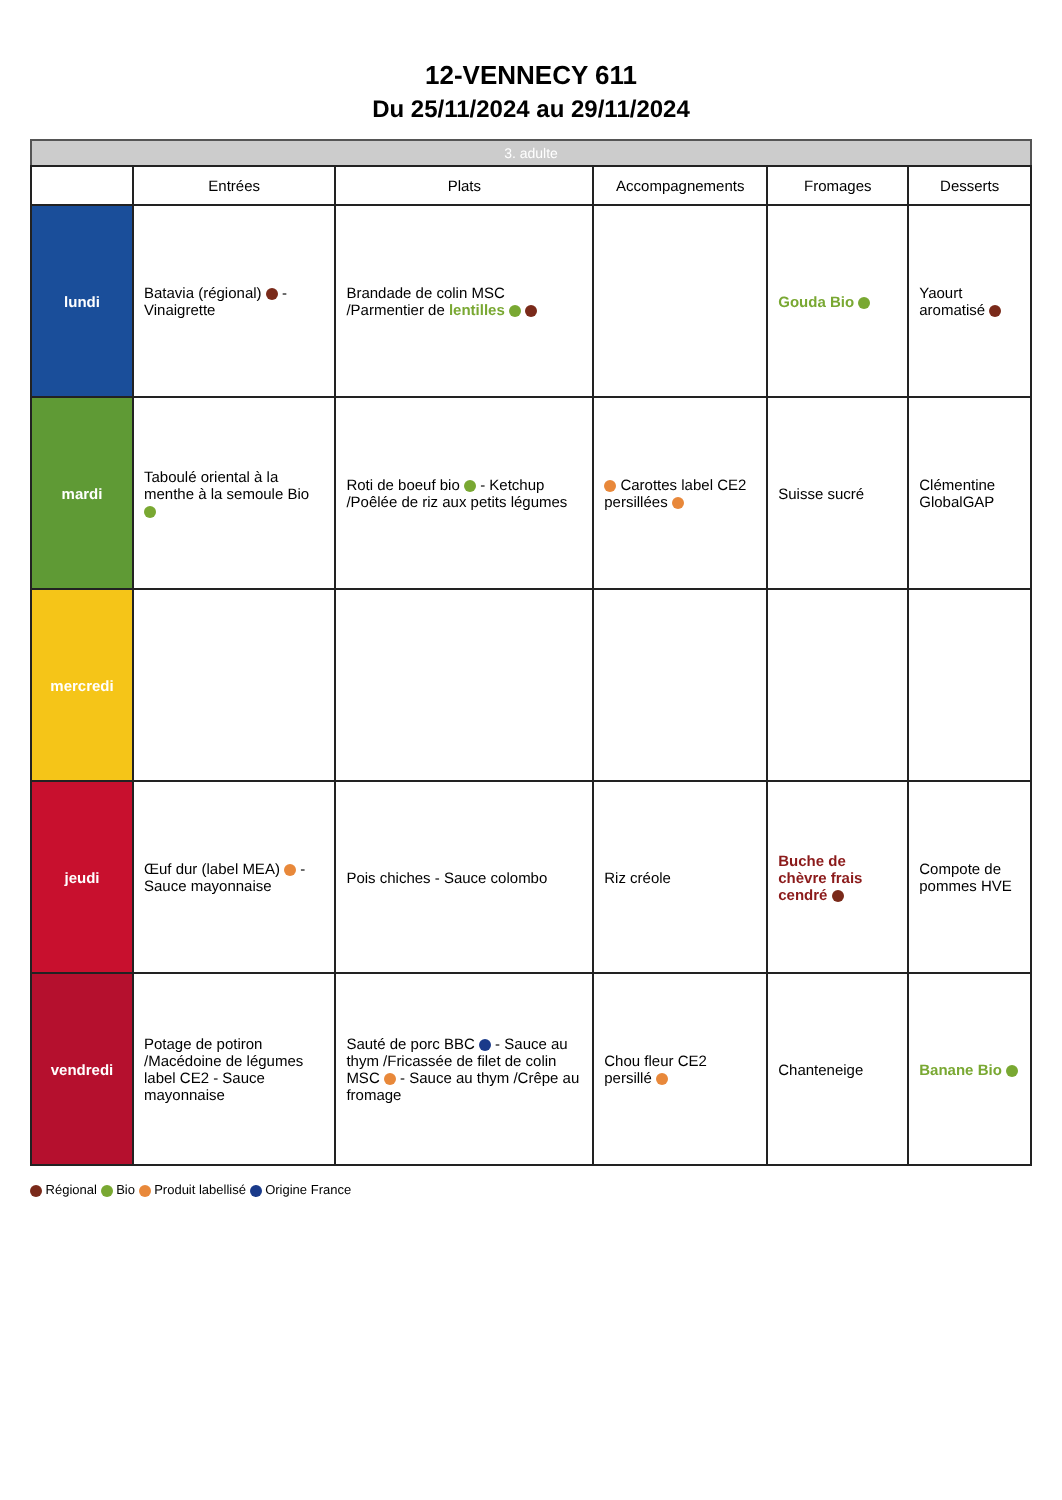12-VENNECY 611
Du 25/11/2024 au 29/11/2024
3. adulte
| | Entrées | Plats | Accompagnements | Fromages | Desserts |
| --- | --- | --- | --- | --- | --- |
| lundi | Batavia (régional) - Vinaigrette | Brandade de colin MSC /Parmentier de lentilles | | Gouda Bio | Yaourt aromatisé |
| mardi | Taboulé oriental à la menthe à la semoule Bio | Roti de boeuf bio - Ketchup /Poêlée de riz aux petits légumes | Carottes label CE2 persillées | Suisse sucré | Clémentine GlobalGAP |
| mercredi | | | | | |
| jeudi | Œuf dur (label MEA) - Sauce mayonnaise | Pois chiches - Sauce colombo | Riz créole | Buche de chèvre frais cendré | Compote de pommes HVE |
| vendredi | Potage de potiron /Macédoine de légumes label CE2 - Sauce mayonnaise | Sauté de porc BBC - Sauce au thym /Fricassée de filet de colin MSC - Sauce au thym /Crêpe au fromage | Chou fleur CE2 persillé | Chanteneige | Banane Bio |
Régional Bio Produit labellisé Origine France